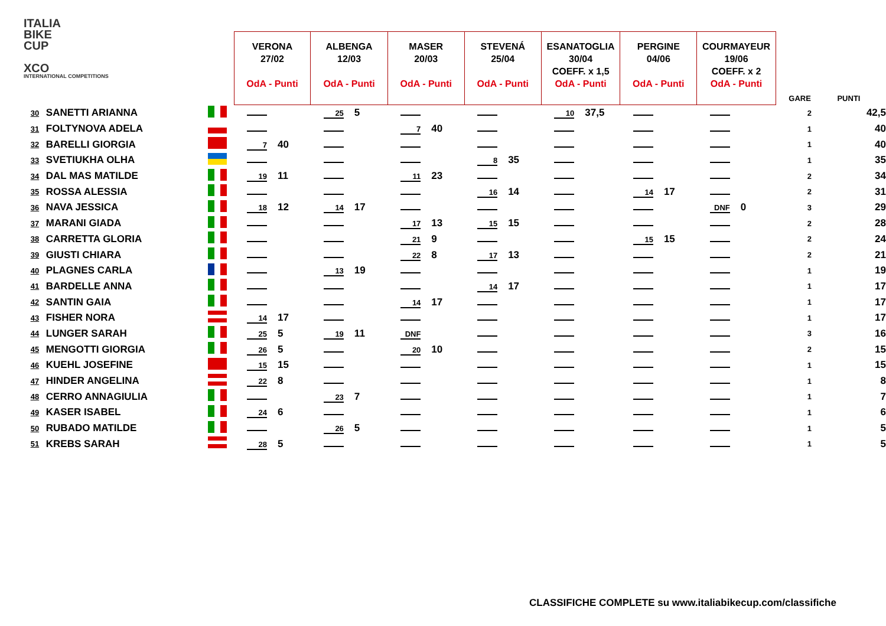ITALIA
BIKE
CUP
XCO
INTERNATIONAL COMPETITIONS
| | | | VERONA 27/02 OdA - Punti | ALBENGA 12/03 OdA - Punti | MASER 20/03 OdA - Punti | STEVENÁ 25/04 OdA - Punti | ESANATOGLIA 30/04 COEFF. x 1,5 OdA - Punti | PERGINE 04/06 OdA - Punti | COURMAYEUR 19/06 COEFF. x 2 OdA - Punti | GARE | PUNTI |
| --- | --- | --- | --- | --- | --- | --- | --- | --- | --- | --- | --- |
| 30 | SANETTI ARIANNA | | | 25 5 | | | 10 37,5 | | | 2 | 42,5 |
| 31 | FOLTYNOVA ADELA | | | | 7 40 | | | | | 1 | 40 |
| 32 | BARELLI GIORGIA | | 7 40 | | | | | | | 1 | 40 |
| 33 | SVETIUKHA OLHA | | | | | 8 35 | | | | 1 | 35 |
| 34 | DAL MAS MATILDE | | 19 11 | | 11 23 | | | | | 2 | 34 |
| 35 | ROSSA ALESSIA | | | | | 16 14 | | 14 17 | | 2 | 31 |
| 36 | NAVA JESSICA | | 18 12 | 14 17 | | | | | DNF 0 | 3 | 29 |
| 37 | MARANI GIADA | | | | 17 13 | 15 15 | | | | 2 | 28 |
| 38 | CARRETTA GLORIA | | | | 21 9 | | | 15 15 | | 2 | 24 |
| 39 | GIUSTI CHIARA | | | | 22 8 | 17 13 | | | | 2 | 21 |
| 40 | PLAGNES CARLA | | | 13 19 | | | | | | 1 | 19 |
| 41 | BARDELLE ANNA | | | | | 14 17 | | | | 1 | 17 |
| 42 | SANTIN GAIA | | | | 14 17 | | | | | 1 | 17 |
| 43 | FISHER NORA | | 14 17 | | | | | | | 1 | 17 |
| 44 | LUNGER SARAH | | 25 5 | 19 11 | DNF | | | | | 3 | 16 |
| 45 | MENGOTTI GIORGIA | | 26 5 | | 20 10 | | | | | 2 | 15 |
| 46 | KUEHL JOSEFINE | | 15 15 | | | | | | | 1 | 15 |
| 47 | HINDER ANGELINA | | 22 8 | | | | | | | 1 | 8 |
| 48 | CERRO ANNAGIULIA | | | 23 7 | | | | | | 1 | 7 |
| 49 | KASER ISABEL | | 24 6 | | | | | | | 1 | 6 |
| 50 | RUBADO MATILDE | | | 26 5 | | | | | | 1 | 5 |
| 51 | KREBS SARAH | | 28 5 | | | | | | | 1 | 5 |
CLASSIFICHE COMPLETE su www.italiabikecup.com/classifiche